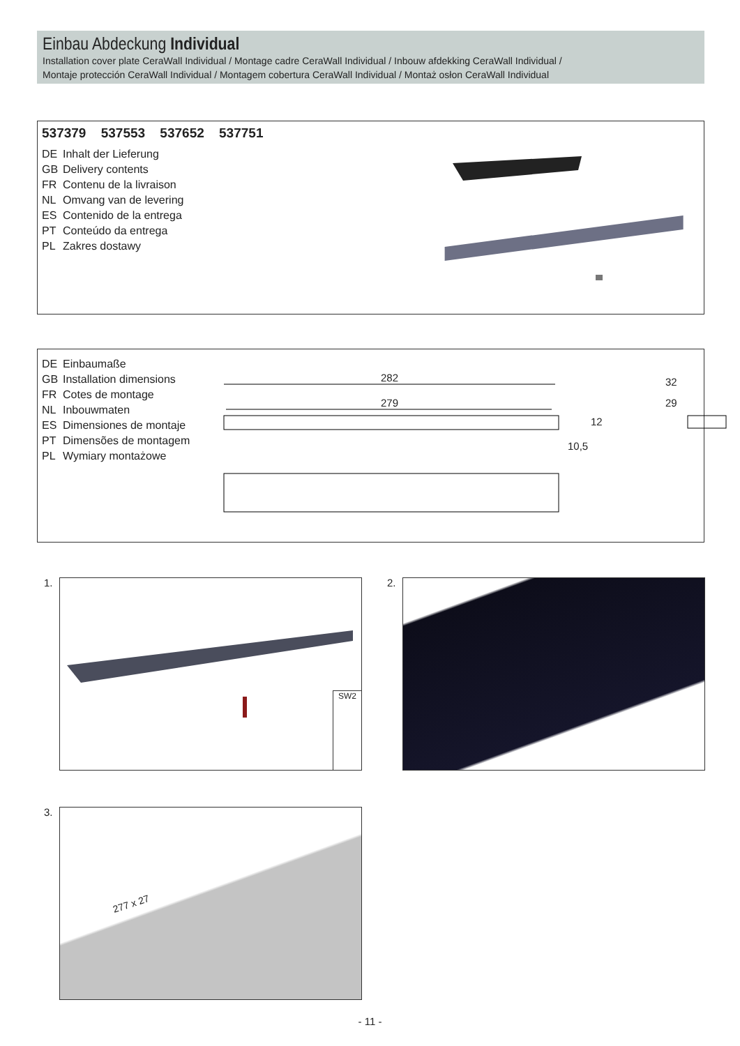Einbau Abdeckung Individual
Installation cover plate CeraWall Individual / Montage cadre CeraWall Individual / Inbouw afdekking CeraWall Individual /
Montaje protección CeraWall Individual / Montagem cobertura CeraWall Individual / Montaż osłon CeraWall Individual
537379 537553 537652 537751
DE Inhalt der Lieferung
GB Delivery contents
FR Contenu de la livraison
NL Omvang van de levering
ES Contenido de la entrega
PT Conteúdo da entrega
PL Zakres dostawy
DE Einbaumaße
GB Installation dimensions
FR Cotes de montage
NL Inbouwmaten
ES Dimensiones de montaje
PT Dimensões de montagem
PL Wymiary montażowe
282
279
12
10,5
32
29
1. SW2 2.
3. 277 x 27
- 11 -